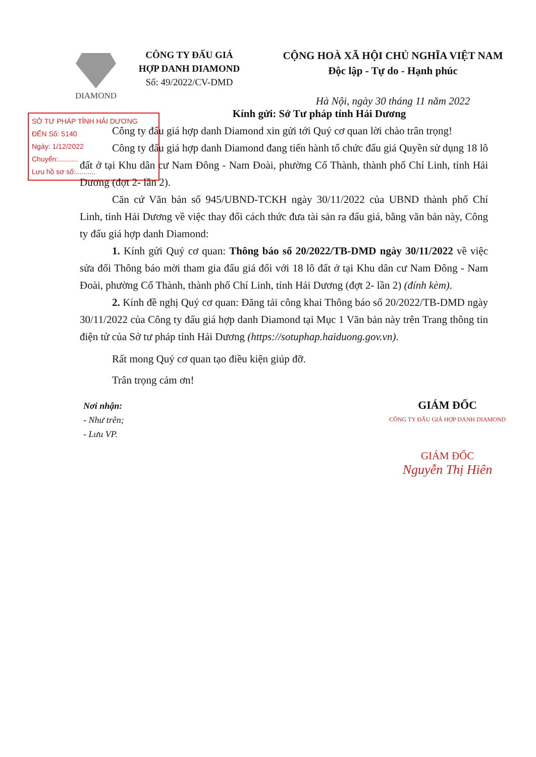DIAMOND
CÔNG TY ĐẤU GIÁ
HỢP DANH DIAMOND
Số: 49/2022/CV-DMD
CỘNG HOÀ XÃ HỘI CHỦ NGHĨA VIỆT NAM
Độc lập - Tự do - Hạnh phúc
Hà Nội, ngày 30 tháng 11 năm 2022
SỞ TƯ PHÁP TỈNH HẢI DƯƠNG
ĐẾN Số: 5140
Ngày: 1/12/2022
Chuyển:..........
Lưu hồ sơ số:..........
Kính gửi: Sở Tư pháp tỉnh Hải Dương
Công ty đấu giá hợp danh Diamond xin gửi tới Quý cơ quan lời chào trân trọng!
Công ty đấu giá hợp danh Diamond đang tiến hành tổ chức đấu giá Quyền sử dụng 18 lô đất ở tại Khu dân cư Nam Đông - Nam Đoài, phường Cổ Thành, thành phố Chí Linh, tỉnh Hải Dương (đợt 2- lần 2).
Căn cứ Văn bản số 945/UBND-TCKH ngày 30/11/2022 của UBND thành phố Chí Linh, tỉnh Hải Dương về việc thay đổi cách thức đưa tài sản ra đấu giá, bằng văn bản này, Công ty đấu giá hợp danh Diamond:
1. Kính gửi Quý cơ quan: Thông báo số 20/2022/TB-DMD ngày 30/11/2022 về việc sửa đổi Thông báo mời tham gia đấu giá đối với 18 lô đất ở tại Khu dân cư Nam Đông - Nam Đoài, phường Cổ Thành, thành phố Chí Linh, tỉnh Hải Dương (đợt 2- lần 2) (đính kèm).
2. Kính đề nghị Quý cơ quan: Đăng tải công khai Thông báo số 20/2022/TB-DMD ngày 30/11/2022 của Công ty đấu giá hợp danh Diamond tại Mục 1 Văn bản này trên Trang thông tin điện tử của Sở tư pháp tỉnh Hải Dương (https://sotuphap.haiduong.gov.vn).
Rất mong Quý cơ quan tạo điều kiện giúp đỡ.
Trân trọng cảm ơn!
Nơi nhận:
- Như trên;
- Lưu VP.
GIÁM ĐỐC
CÔNG TY ĐẤU GIÁ HỢP DANH DIAMOND
GIÁM ĐỐC
Nguyễn Thị Hiên